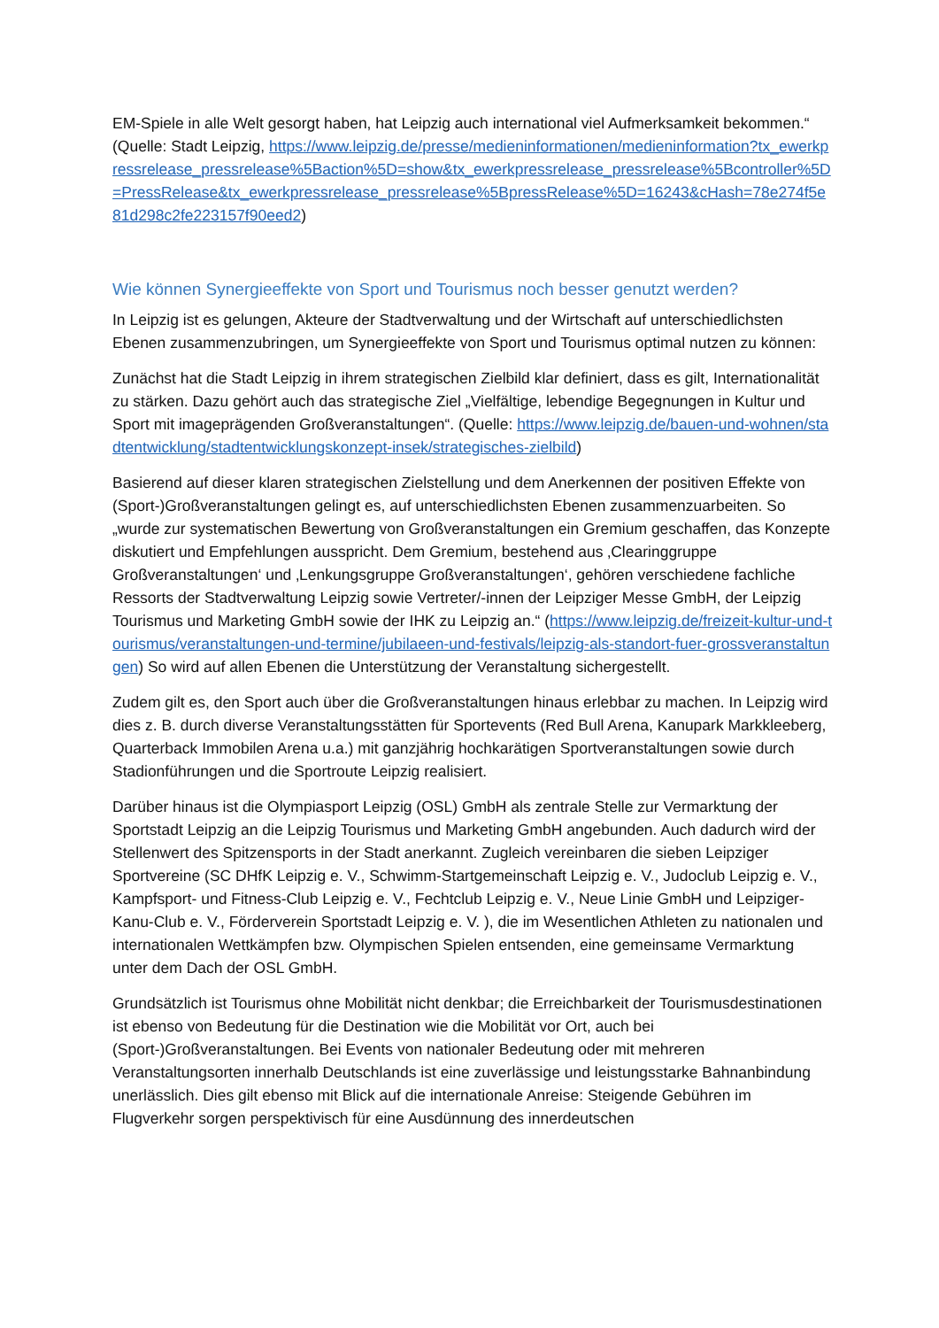EM-Spiele in alle Welt gesorgt haben, hat Leipzig auch international viel Aufmerksamkeit bekommen.“ (Quelle: Stadt Leipzig, https://www.leipzig.de/presse/medieninformationen/medieninformation?tx_ewerkpressrelease_pressrelease%5Baction%5D=show&tx_ewerkpressrelease_pressrelease%5Bcontroller%5D=PressRelease&tx_ewerkpressrelease_pressrelease%5BpressRelease%5D=16243&cHash=78e274f5e81d298c2fe223157f90eed2)
Wie können Synergieeffekte von Sport und Tourismus noch besser genutzt werden?
In Leipzig ist es gelungen, Akteure der Stadtverwaltung und der Wirtschaft auf unterschiedlichsten Ebenen zusammenzubringen, um Synergieeffekte von Sport und Tourismus optimal nutzen zu können:
Zunächst hat die Stadt Leipzig in ihrem strategischen Zielbild klar definiert, dass es gilt, Internationalität zu stärken. Dazu gehört auch das strategische Ziel „Vielfältige, lebendige Begegnungen in Kultur und Sport mit imageprägenden Großveranstaltungen“. (Quelle: https://www.leipzig.de/bauen-und-wohnen/stadtentwicklung/stadtentwicklungskonzept-insek/strategisches-zielbild)
Basierend auf dieser klaren strategischen Zielstellung und dem Anerkennen der positiven Effekte von (Sport-)Großveranstaltungen gelingt es, auf unterschiedlichsten Ebenen zusammenzuarbeiten. So „wurde zur systematischen Bewertung von Großveranstaltungen ein Gremium geschaffen, das Konzepte diskutiert und Empfehlungen ausspricht. Dem Gremium, bestehend aus ‚Clearinggruppe Großveranstaltungen‘ und ‚Lenkungsgruppe Großveranstaltungen‘, gehören verschiedene fachliche Ressorts der Stadtverwaltung Leipzig sowie Vertreter/-innen der Leipziger Messe GmbH, der Leipzig Tourismus und Marketing GmbH sowie der IHK zu Leipzig an.“ (https://www.leipzig.de/freizeit-kultur-und-tourismus/veranstaltungen-und-termine/jubilaeen-und-festivals/leipzig-als-standort-fuer-grossveranstaltungen) So wird auf allen Ebenen die Unterstützung der Veranstaltung sichergestellt.
Zudem gilt es, den Sport auch über die Großveranstaltungen hinaus erlebbar zu machen. In Leipzig wird dies z. B. durch diverse Veranstaltungsstätten für Sportevents (Red Bull Arena, Kanupark Markkleeberg, Quarterback Immobilen Arena u.a.) mit ganzjährig hochkarätigen Sportveranstaltungen sowie durch Stadionführungen und die Sportroute Leipzig realisiert.
Darüber hinaus ist die Olympiasport Leipzig (OSL) GmbH als zentrale Stelle zur Vermarktung der Sportstadt Leipzig an die Leipzig Tourismus und Marketing GmbH angebunden. Auch dadurch wird der Stellenwert des Spitzensports in der Stadt anerkannt. Zugleich vereinbaren die sieben Leipziger Sportvereine (SC DHfK Leipzig e. V., Schwimm-Startgemeinschaft Leipzig e. V., Judoclub Leipzig e. V., Kampfsport- und Fitness-Club Leipzig e. V., Fechtclub Leipzig e. V., Neue Linie GmbH und Leipziger-Kanu-Club e. V., Förderverein Sportstadt Leipzig e. V. ), die im Wesentlichen Athleten zu nationalen und internationalen Wettkämpfen bzw. Olympischen Spielen entsenden, eine gemeinsame Vermarktung unter dem Dach der OSL GmbH.
Grundsätzlich ist Tourismus ohne Mobilität nicht denkbar; die Erreichbarkeit der Tourismusdestinationen ist ebenso von Bedeutung für die Destination wie die Mobilität vor Ort, auch bei (Sport-)Großveranstaltungen. Bei Events von nationaler Bedeutung oder mit mehreren Veranstaltungsorten innerhalb Deutschlands ist eine zuverlässige und leistungsstarke Bahnanbindung unerlässlich. Dies gilt ebenso mit Blick auf die internationale Anreise: Steigende Gebühren im Flugverkehr sorgen perspektivisch für eine Ausdünnung des innerdeutschen